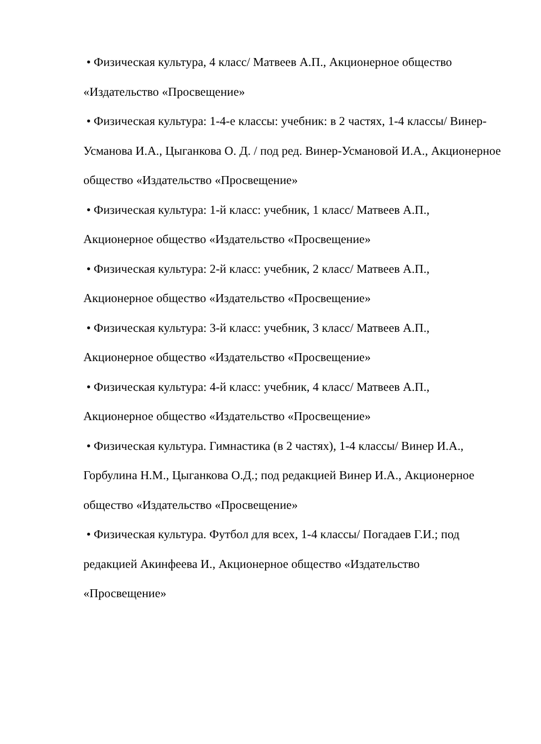• Физическая культура, 4 класс/ Матвеев А.П., Акционерное общество «Издательство «Просвещение»
• Физическая культура: 1-4-е классы: учебник: в 2 частях, 1-4 классы/ Винер-Усманова И.А., Цыганкова О. Д. / под ред. Винер-Усмановой И.А., Акционерное общество «Издательство «Просвещение»
• Физическая культура: 1-й класс: учебник, 1 класс/ Матвеев А.П., Акционерное общество «Издательство «Просвещение»
• Физическая культура: 2-й класс: учебник, 2 класс/ Матвеев А.П., Акционерное общество «Издательство «Просвещение»
• Физическая культура: 3-й класс: учебник, 3 класс/ Матвеев А.П., Акционерное общество «Издательство «Просвещение»
• Физическая культура: 4-й класс: учебник, 4 класс/ Матвеев А.П., Акционерное общество «Издательство «Просвещение»
• Физическая культура. Гимнастика (в 2 частях), 1-4 классы/ Винер И.А., Горбулина Н.М., Цыганкова О.Д.; под редакцией Винер И.А., Акционерное общество «Издательство «Просвещение»
• Физическая культура. Футбол для всех, 1-4 классы/ Погадаев Г.И.; под редакцией Акинфеева И., Акционерное общество «Издательство «Просвещение»